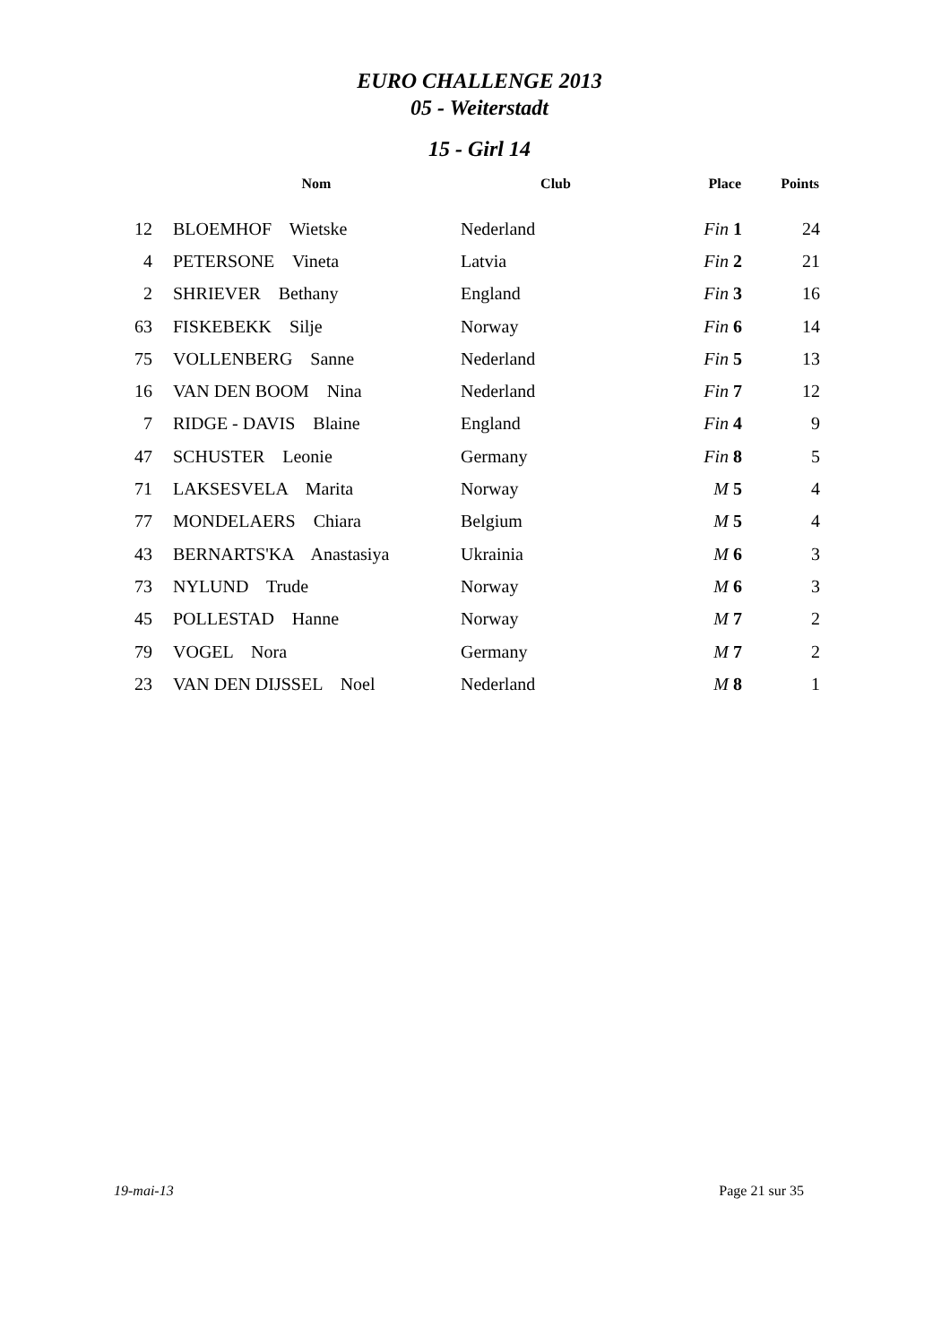EURO CHALLENGE 2013
05 - Weiterstadt
15 - Girl 14
| | Nom | Club | Place | Points |
| --- | --- | --- | --- | --- |
| 12 | BLOEMHOF Wietske | Nederland | Fin 1 | 24 |
| 4 | PETERSONE Vineta | Latvia | Fin 2 | 21 |
| 2 | SHRIEVER Bethany | England | Fin 3 | 16 |
| 63 | FISKEBEKK Silje | Norway | Fin 6 | 14 |
| 75 | VOLLENBERG Sanne | Nederland | Fin 5 | 13 |
| 16 | VAN DEN BOOM Nina | Nederland | Fin 7 | 12 |
| 7 | RIDGE - DAVIS Blaine | England | Fin 4 | 9 |
| 47 | SCHUSTER Leonie | Germany | Fin 8 | 5 |
| 71 | LAKSESVELA Marita | Norway | M 5 | 4 |
| 77 | MONDELAERS Chiara | Belgium | M 5 | 4 |
| 43 | BERNARTS'KA Anastasiya | Ukrainia | M 6 | 3 |
| 73 | NYLUND Trude | Norway | M 6 | 3 |
| 45 | POLLESTAD Hanne | Norway | M 7 | 2 |
| 79 | VOGEL Nora | Germany | M 7 | 2 |
| 23 | VAN DEN DIJSSEL Noel | Nederland | M 8 | 1 |
19-mai-13 Page 21 sur 35